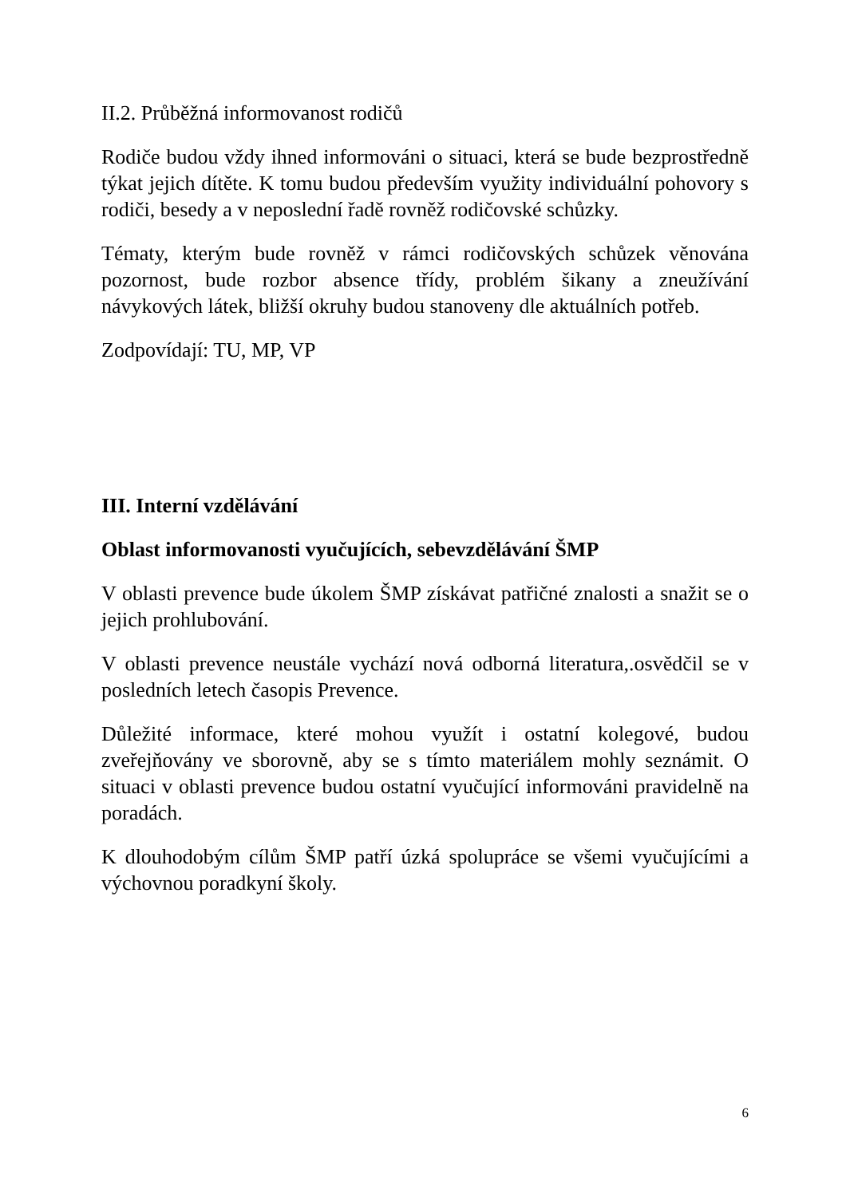II.2. Průběžná informovanost rodičů
Rodiče budou vždy ihned informováni o situaci, která se bude bezprostředně týkat jejich dítěte. K tomu budou především využity individuální pohovory s rodiči, besedy a v neposlední řadě rovněž rodičovské schůzky.
Tématy, kterým bude rovněž v rámci rodičovských schůzek věnována pozornost, bude rozbor absence třídy, problém šikany a zneužívání návykových látek, bližší okruhy budou stanoveny dle aktuálních potřeb.
Zodpovídají: TU, MP, VP
III. Interní vzdělávání
Oblast informovanosti vyučujících, sebevzdělávání ŠMP
V oblasti prevence bude úkolem ŠMP získávat patřičné znalosti a snažit se o jejich prohlubování.
V oblasti prevence neustále vychází nová odborná literatura,.osvědčil se v posledních letech časopis Prevence.
Důležité informace, které mohou využít i ostatní kolegové, budou zveřejňovány ve sborovně, aby se s tímto materiálem mohly seznámit. O situaci v oblasti prevence budou ostatní vyučující informováni pravidelně na poradách.
K dlouhodobým cílům ŠMP patří úzká spolupráce se všemi vyučujícími a výchovnou poradkyní školy.
6